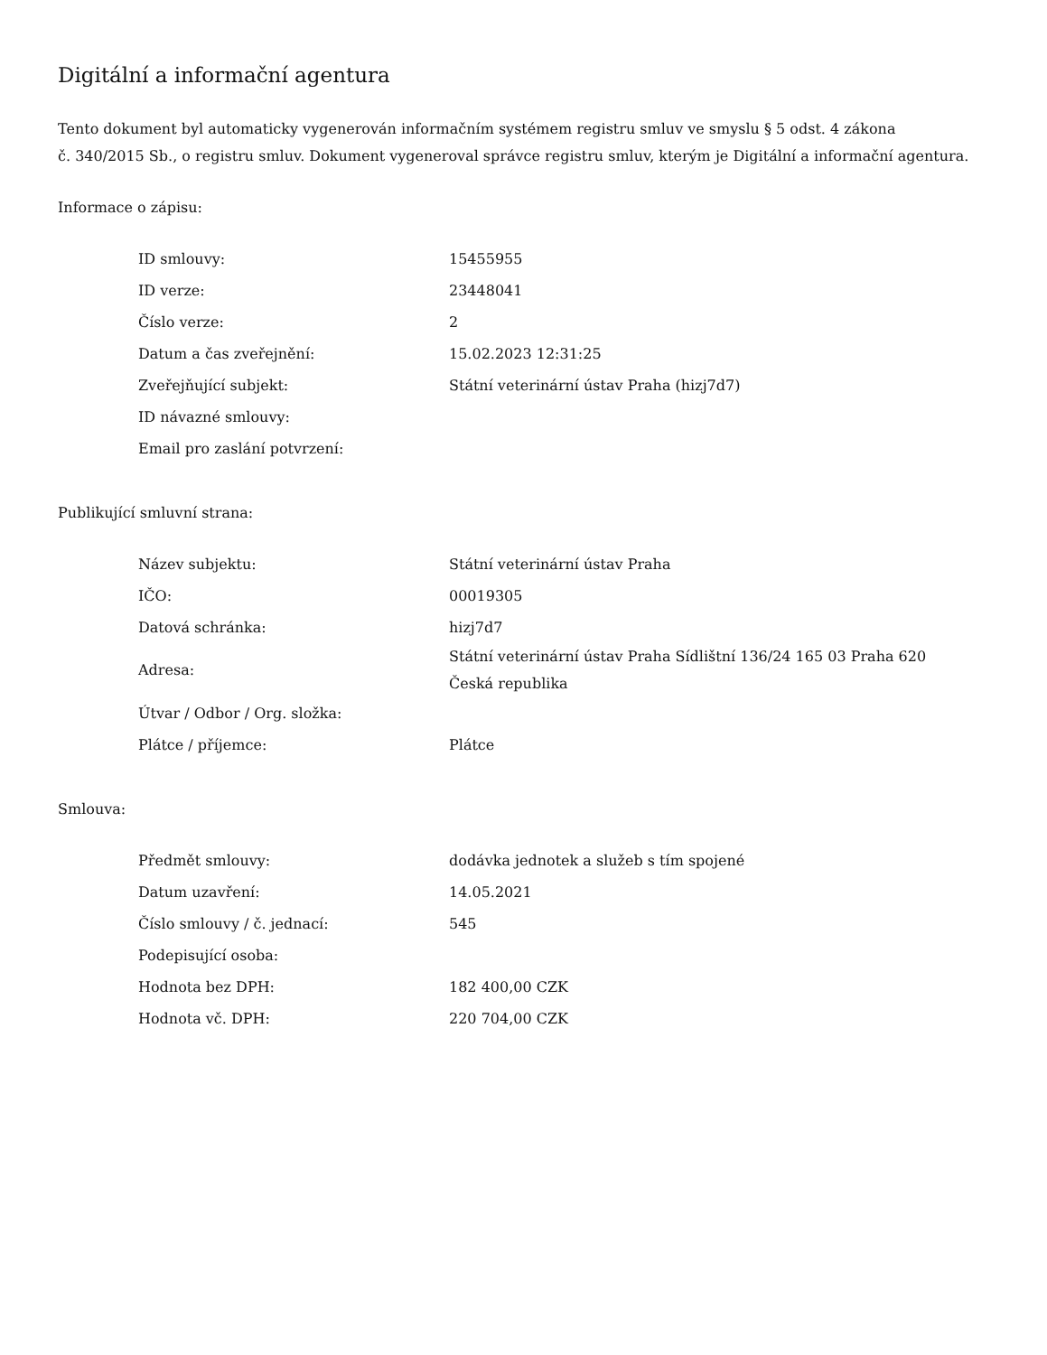Digitální a informační agentura
Tento dokument byl automaticky vygenerován informačním systémem registru smluv ve smyslu § 5 odst. 4 zákona
č. 340/2015 Sb., o registru smluv. Dokument vygeneroval správce registru smluv, kterým je Digitální a informační agentura.
Informace o zápisu:
| ID smlouvy: | 15455955 |
| ID verze: | 23448041 |
| Číslo verze: | 2 |
| Datum a čas zveřejnění: | 15.02.2023 12:31:25 |
| Zveřejňující subjekt: | Státní veterinární ústav Praha (hizj7d7) |
| ID návazné smlouvy: | |
| Email pro zaslání potvrzení: | |
Publikující smluvní strana:
| Název subjektu: | Státní veterinární ústav Praha |
| IČO: | 00019305 |
| Datová schránka: | hizj7d7 |
| Adresa: | Státní veterinární ústav Praha Sídlištní 136/24 165 03 Praha 620 Česká republika |
| Útvar / Odbor / Org. složka: | |
| Plátce / příjemce: | Plátce |
Smlouva:
| Předmět smlouvy: | dodávka jednotek a služeb s tím spojené |
| Datum uzavření: | 14.05.2021 |
| Číslo smlouvy / č. jednací: | 545 |
| Podepisující osoba: | |
| Hodnota bez DPH: | 182 400,00 CZK |
| Hodnota vč. DPH: | 220 704,00 CZK |